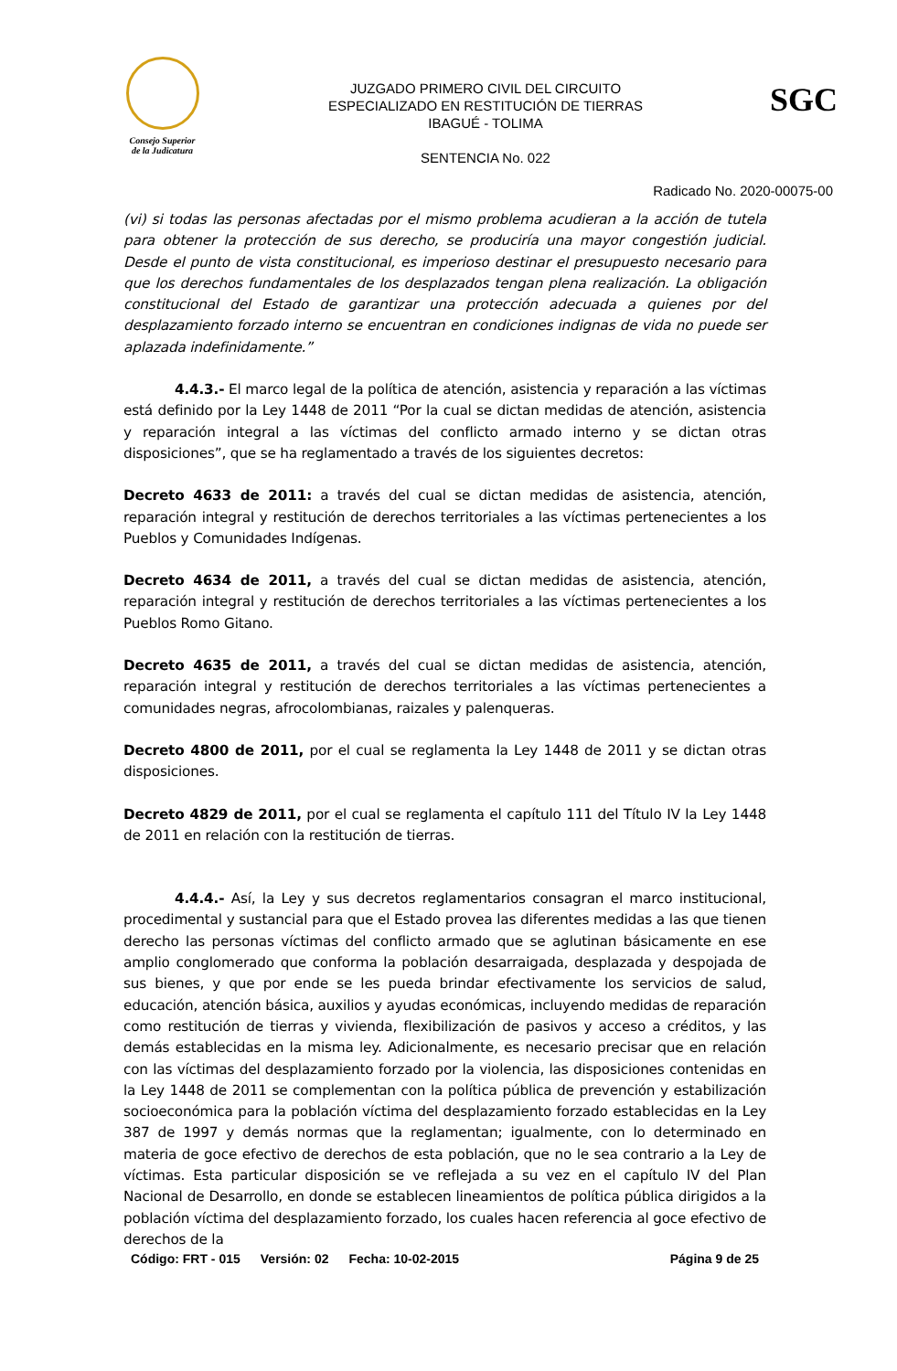Consejo Superior
de la Judicatura
JUZGADO PRIMERO CIVIL DEL CIRCUITO
ESPECIALIZADO EN RESTITUCIÓN DE TIERRAS
IBAGUÉ - TOLIMA
SENTENCIA No. 022
SGC
Radicado No. 2020-00075-00
(vi) si todas las personas afectadas por el mismo problema acudieran a la acción de tutela para obtener la protección de sus derecho, se produciría una mayor congestión judicial. Desde el punto de vista constitucional, es imperioso destinar el presupuesto necesario para que los derechos fundamentales de los desplazados tengan plena realización. La obligación constitucional del Estado de garantizar una protección adecuada a quienes por del desplazamiento forzado interno se encuentran en condiciones indignas de vida no puede ser aplazada indefinidamente.”
4.4.3.- El marco legal de la política de atención, asistencia y reparación a las víctimas está definido por la Ley 1448 de 2011 “Por la cual se dictan medidas de atención, asistencia y reparación integral a las víctimas del conflicto armado interno y se dictan otras disposiciones”, que se ha reglamentado a través de los siguientes decretos:
Decreto 4633 de 2011: a través del cual se dictan medidas de asistencia, atención, reparación integral y restitución de derechos territoriales a las víctimas pertenecientes a los Pueblos y Comunidades Indígenas.
Decreto 4634 de 2011, a través del cual se dictan medidas de asistencia, atención, reparación integral y restitución de derechos territoriales a las víctimas pertenecientes a los Pueblos Romo Gitano.
Decreto 4635 de 2011, a través del cual se dictan medidas de asistencia, atención, reparación integral y restitución de derechos territoriales a las víctimas pertenecientes a comunidades negras, afrocolombianas, raizales y palenqueras.
Decreto 4800 de 2011, por el cual se reglamenta la Ley 1448 de 2011 y se dictan otras disposiciones.
Decreto 4829 de 2011, por el cual se reglamenta el capítulo 111 del Título IV la Ley 1448 de 2011 en relación con la restitución de tierras.
4.4.4.- Así, la Ley y sus decretos reglamentarios consagran el marco institucional, procedimental y sustancial para que el Estado provea las diferentes medidas a las que tienen derecho las personas víctimas del conflicto armado que se aglutinan básicamente en ese amplio conglomerado que conforma la población desarraigada, desplazada y despojada de sus bienes, y que por ende se les pueda brindar efectivamente los servicios de salud, educación, atención básica, auxilios y ayudas económicas, incluyendo medidas de reparación como restitución de tierras y vivienda, flexibilización de pasivos y acceso a créditos, y las demás establecidas en la misma ley. Adicionalmente, es necesario precisar que en relación con las víctimas del desplazamiento forzado por la violencia, las disposiciones contenidas en la Ley 1448 de 2011 se complementan con la política pública de prevención y estabilización socioeconómica para la población víctima del desplazamiento forzado establecidas en la Ley 387 de 1997 y demás normas que la reglamentan; igualmente, con lo determinado en materia de goce efectivo de derechos de esta población, que no le sea contrario a la Ley de víctimas. Esta particular disposición se ve reflejada a su vez en el capítulo IV del Plan Nacional de Desarrollo, en donde se establecen lineamientos de política pública dirigidos a la población víctima del desplazamiento forzado, los cuales hacen referencia al goce efectivo de derechos de la
Código: FRT - 015 Versión: 02 Fecha: 10-02-2015 Página 9 de 25